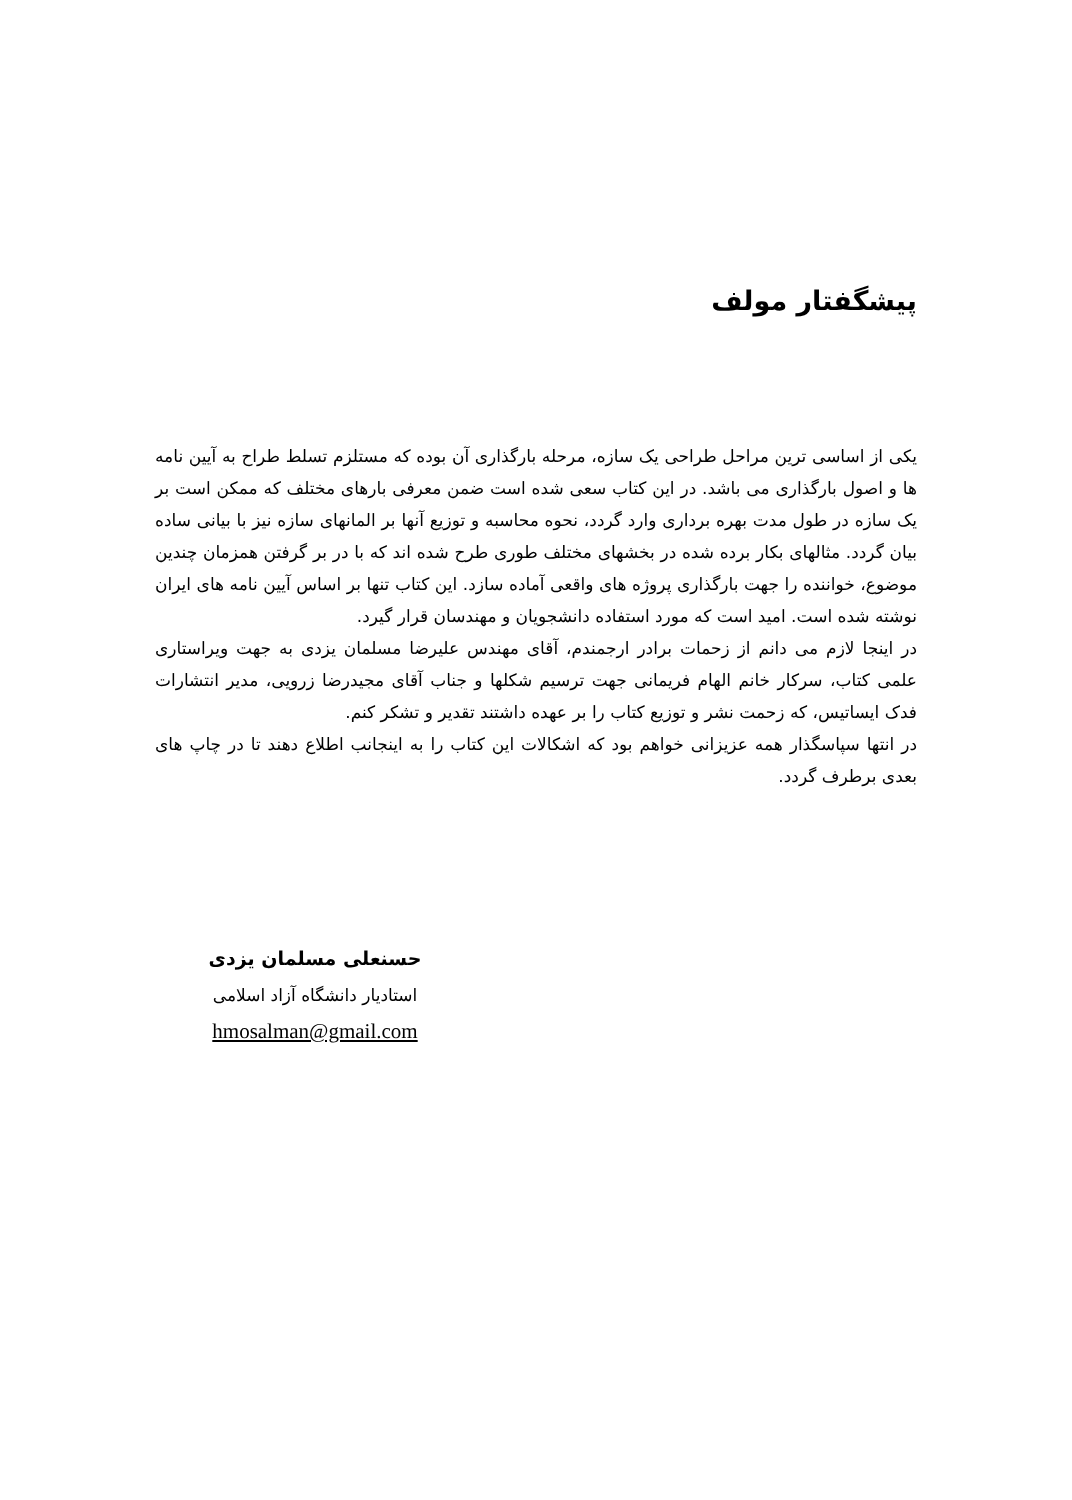پیشگفتار مولف
یکی از اساسی ترین مراحل طراحی یک سازه، مرحله بارگذاری آن بوده که مستلزم تسلط طراح به آیین نامه ها و اصول بارگذاری می باشد. در این کتاب سعی شده است ضمن معرفی بارهای مختلف که ممکن است بر یک سازه در طول مدت بهره برداری وارد گردد، نحوه محاسبه و توزیع آنها بر المانهای سازه نیز با بیانی ساده بیان گردد. مثالهای بکار برده شده در بخشهای مختلف طوری طرح شده اند که با در بر گرفتن همزمان چندین موضوع، خواننده را جهت بارگذاری پروژه های واقعی آماده سازد. این کتاب تنها بر اساس آیین نامه های ایران نوشته شده است. امید است که مورد استفاده دانشجویان و مهندسان قرار گیرد.
در اینجا لازم می دانم از زحمات برادر ارجمندم، آقای مهندس علیرضا مسلمان یزدی به جهت ویراستاری علمی کتاب، سرکار خانم الهام فریمانی جهت ترسیم شکلها و جناب آقای مجیدرضا زرویی، مدیر انتشارات فدک ایساتیس، که زحمت نشر و توزیع کتاب را بر عهده داشتند تقدیر و تشکر کنم.
در انتها سپاسگذار همه عزیزانی خواهم بود که اشکالات این کتاب را به اینجانب اطلاع دهند تا در چاپ های بعدی برطرف گردد.
حسنعلی مسلمان یزدی
استادیار دانشگاه آزاد اسلامی
hmosalman@gmail.com